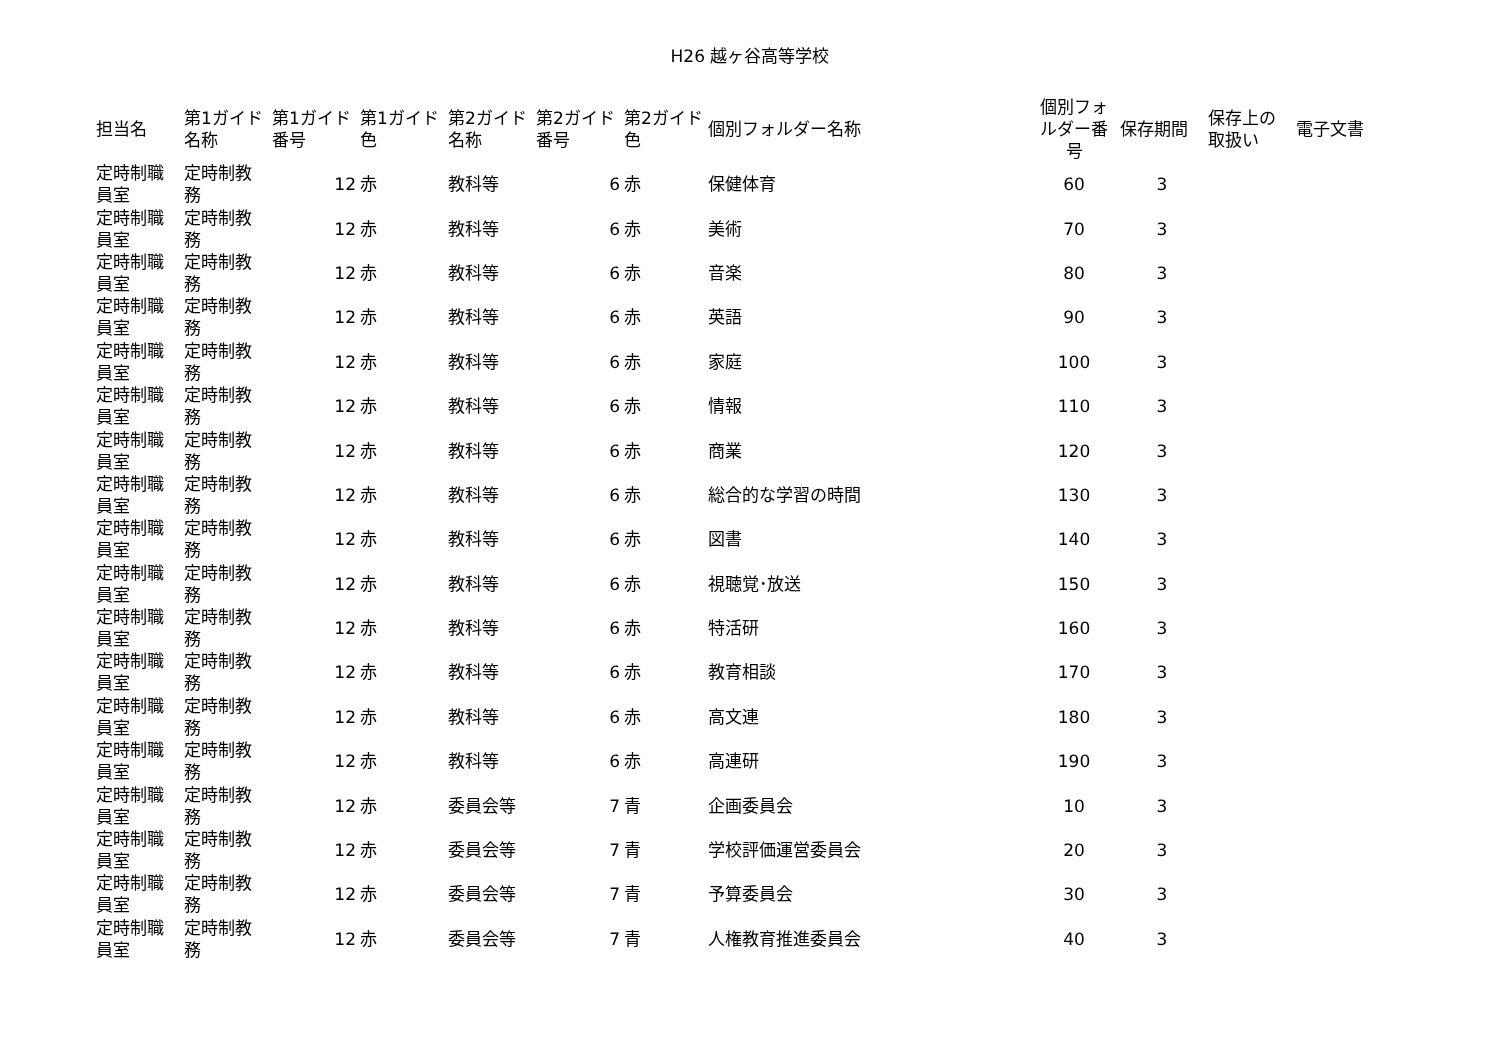H26 越ヶ谷高等学校
| 担当名 | 第1ガイド名称 | 第1ガイド番号 | 第1ガイド色 | 第2ガイド名称 | 第2ガイド番号 | 第2ガイド色 | 個別フォルダー名称 | 個別フォルダー番号 | 保存期間 | 保存上の取扱い | 電子文書 |
| --- | --- | --- | --- | --- | --- | --- | --- | --- | --- | --- | --- |
| 定時制職員室 | 定時制教務 | 12 | 赤 | 教科等 | 6 | 赤 | 保健体育 | 60 | 3 | | |
| 定時制職員室 | 定時制教務 | 12 | 赤 | 教科等 | 6 | 赤 | 美術 | 70 | 3 | | |
| 定時制職員室 | 定時制教務 | 12 | 赤 | 教科等 | 6 | 赤 | 音楽 | 80 | 3 | | |
| 定時制職員室 | 定時制教務 | 12 | 赤 | 教科等 | 6 | 赤 | 英語 | 90 | 3 | | |
| 定時制職員室 | 定時制教務 | 12 | 赤 | 教科等 | 6 | 赤 | 家庭 | 100 | 3 | | |
| 定時制職員室 | 定時制教務 | 12 | 赤 | 教科等 | 6 | 赤 | 情報 | 110 | 3 | | |
| 定時制職員室 | 定時制教務 | 12 | 赤 | 教科等 | 6 | 赤 | 商業 | 120 | 3 | | |
| 定時制職員室 | 定時制教務 | 12 | 赤 | 教科等 | 6 | 赤 | 総合的な学習の時間 | 130 | 3 | | |
| 定時制職員室 | 定時制教務 | 12 | 赤 | 教科等 | 6 | 赤 | 図書 | 140 | 3 | | |
| 定時制職員室 | 定時制教務 | 12 | 赤 | 教科等 | 6 | 赤 | 視聴覚･放送 | 150 | 3 | | |
| 定時制職員室 | 定時制教務 | 12 | 赤 | 教科等 | 6 | 赤 | 特活研 | 160 | 3 | | |
| 定時制職員室 | 定時制教務 | 12 | 赤 | 教科等 | 6 | 赤 | 教育相談 | 170 | 3 | | |
| 定時制職員室 | 定時制教務 | 12 | 赤 | 教科等 | 6 | 赤 | 高文連 | 180 | 3 | | |
| 定時制職員室 | 定時制教務 | 12 | 赤 | 教科等 | 6 | 赤 | 高連研 | 190 | 3 | | |
| 定時制職員室 | 定時制教務 | 12 | 赤 | 委員会等 | 7 | 青 | 企画委員会 | 10 | 3 | | |
| 定時制職員室 | 定時制教務 | 12 | 赤 | 委員会等 | 7 | 青 | 学校評価運営委員会 | 20 | 3 | | |
| 定時制職員室 | 定時制教務 | 12 | 赤 | 委員会等 | 7 | 青 | 予算委員会 | 30 | 3 | | |
| 定時制職員室 | 定時制教務 | 12 | 赤 | 委員会等 | 7 | 青 | 人権教育推進委員会 | 40 | 3 | | |